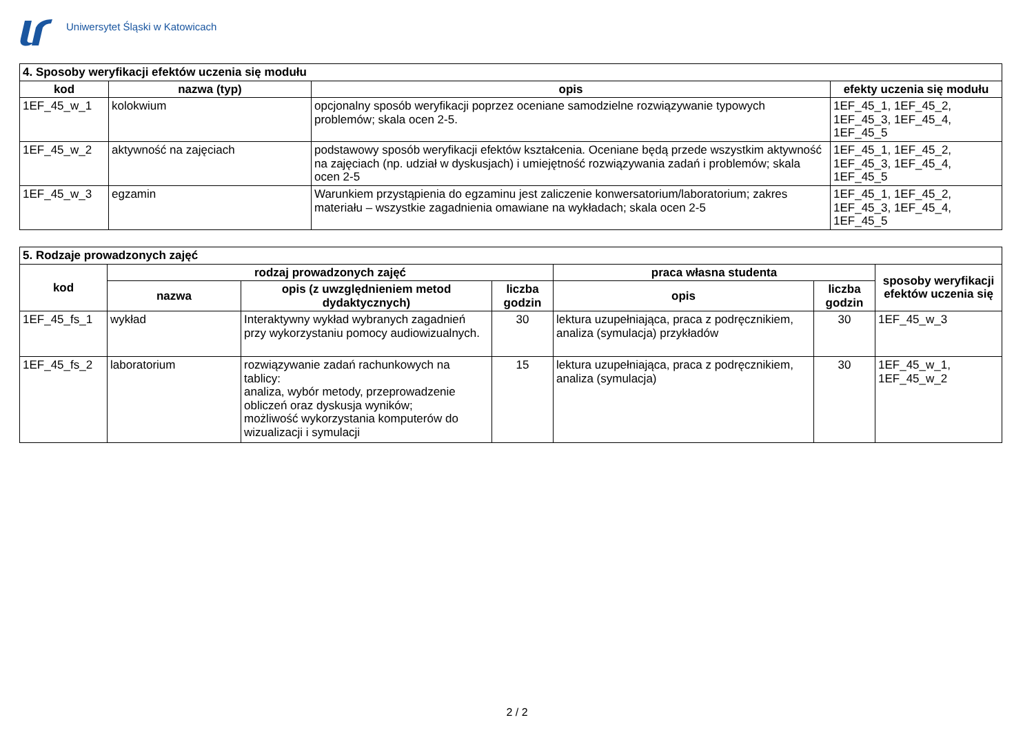Uniwersytet Śląski w Katowicach
| 4. Sposoby weryfikacji efektów uczenia się modułu | | | |
| --- | --- | --- | --- |
| kod | nazwa (typ) | opis | efekty uczenia się modułu |
| 1EF_45_w_1 | kolokwium | opcjonalny sposób weryfikacji poprzez oceniane samodzielne rozwiązywanie typowych problemów; skala ocen 2-5. | 1EF_45_1, 1EF_45_2, 1EF_45_3, 1EF_45_4, 1EF_45_5 |
| 1EF_45_w_2 | aktywność na zajęciach | podstawowy sposób weryfikacji efektów kształcenia. Oceniane będą przede wszystkim aktywność na zajęciach (np. udział w dyskusjach) i umiejętność rozwiązywania zadań i problemów; skala ocen 2-5 | 1EF_45_1, 1EF_45_2, 1EF_45_3, 1EF_45_4, 1EF_45_5 |
| 1EF_45_w_3 | egzamin | Warunkiem przystąpienia do egzaminu jest zaliczenie konwersatorium/laboratorium; zakres materiału – wszystkie zagadnienia omawiane na wykładach; skala ocen 2-5 | 1EF_45_1, 1EF_45_2, 1EF_45_3, 1EF_45_4, 1EF_45_5 |
| 5. Rodzaje prowadzonych zajęć | | | | | | |
| --- | --- | --- | --- | --- | --- | --- |
| kod | rodzaj prowadzonych zajęć | | | praca własna studenta | | sposoby weryfikacji efektów uczenia się |
| | nazwa | opis (z uwzględnieniem metod dydaktycznych) | liczba godzin | opis | liczba godzin | |
| 1EF_45_fs_1 | wykład | Interaktywny wykład wybranych zagadnień przy wykorzystaniu pomocy audiowizualnych. | 30 | lektura uzupełniająca, praca z podręcznikiem, analiza (symulacja) przykładów | 30 | 1EF_45_w_3 |
| 1EF_45_fs_2 | laboratorium | rozwiązywanie zadań rachunkowych na tablicy: analiza, wybór metody, przeprowadzenie obliczeń oraz dyskusja wyników; możliwość wykorzystania komputerów do wizualizacji i symulacji | 15 | lektura uzupełniająca, praca z podręcznikiem, analiza (symulacja) | 30 | 1EF_45_w_1, 1EF_45_w_2 |
2 / 2